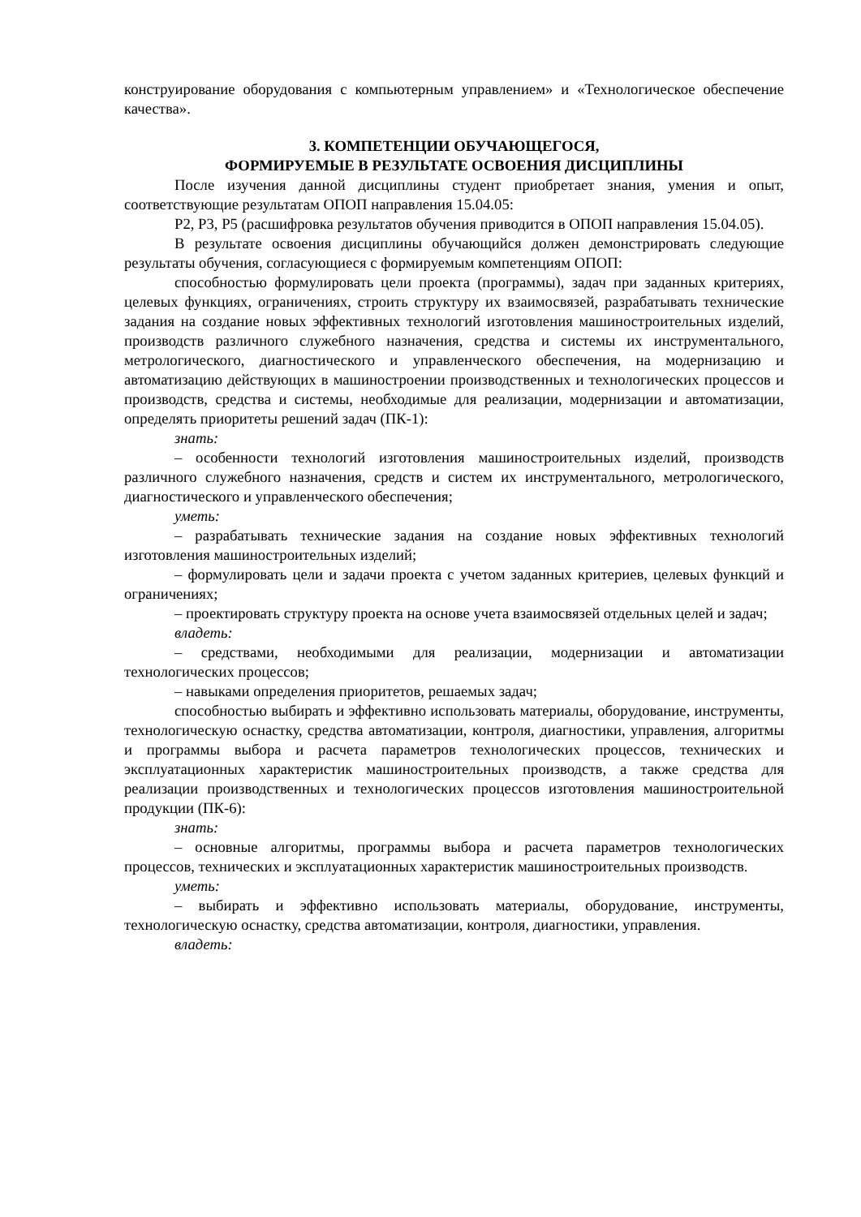конструирование оборудования с компьютерным управлением» и «Технологическое обеспечение качества».
3. КОМПЕТЕНЦИИ ОБУЧАЮЩЕГОСЯ,
ФОРМИРУЕМЫЕ В РЕЗУЛЬТАТЕ ОСВОЕНИЯ ДИСЦИПЛИНЫ
После изучения данной дисциплины студент приобретает знания, умения и опыт, соответствующие результатам ОПОП направления 15.04.05:
Р2, Р3, Р5 (расшифровка результатов обучения приводится в ОПОП направления 15.04.05).
В результате освоения дисциплины обучающийся должен демонстрировать следующие результаты обучения, согласующиеся с формируемым компетенциям ОПОП:
способностью формулировать цели проекта (программы), задач при заданных критериях, целевых функциях, ограничениях, строить структуру их взаимосвязей, разрабатывать технические задания на создание новых эффективных технологий изготовления машиностроительных изделий, производств различного служебного назначения, средства и системы их инструментального, метрологического, диагностического и управленческого обеспечения, на модернизацию и автоматизацию действующих в машиностроении производственных и технологических процессов и производств, средства и системы, необходимые для реализации, модернизации и автоматизации, определять приоритеты решений задач (ПК-1):
знать:
– особенности технологий изготовления машиностроительных изделий, производств различного служебного назначения, средств и систем их инструментального, метрологического, диагностического и управленческого обеспечения;
уметь:
– разрабатывать технические задания на создание новых эффективных технологий изготовления машиностроительных изделий;
– формулировать цели и задачи проекта с учетом заданных критериев, целевых функций и ограничениях;
– проектировать структуру проекта на основе учета взаимосвязей отдельных целей и задач;
владеть:
– средствами, необходимыми для реализации, модернизации и автоматизации технологических процессов;
– навыками определения приоритетов, решаемых задач;
способностью выбирать и эффективно использовать материалы, оборудование, инструменты, технологическую оснастку, средства автоматизации, контроля, диагностики, управления, алгоритмы и программы выбора и расчета параметров технологических процессов, технических и эксплуатационных характеристик машиностроительных производств, а также средства для реализации производственных и технологических процессов изготовления машиностроительной продукции (ПК-6):
знать:
– основные алгоритмы, программы выбора и расчета параметров технологических процессов, технических и эксплуатационных характеристик машиностроительных производств.
уметь:
– выбирать и эффективно использовать материалы, оборудование, инструменты, технологическую оснастку, средства автоматизации, контроля, диагностики, управления.
владеть: